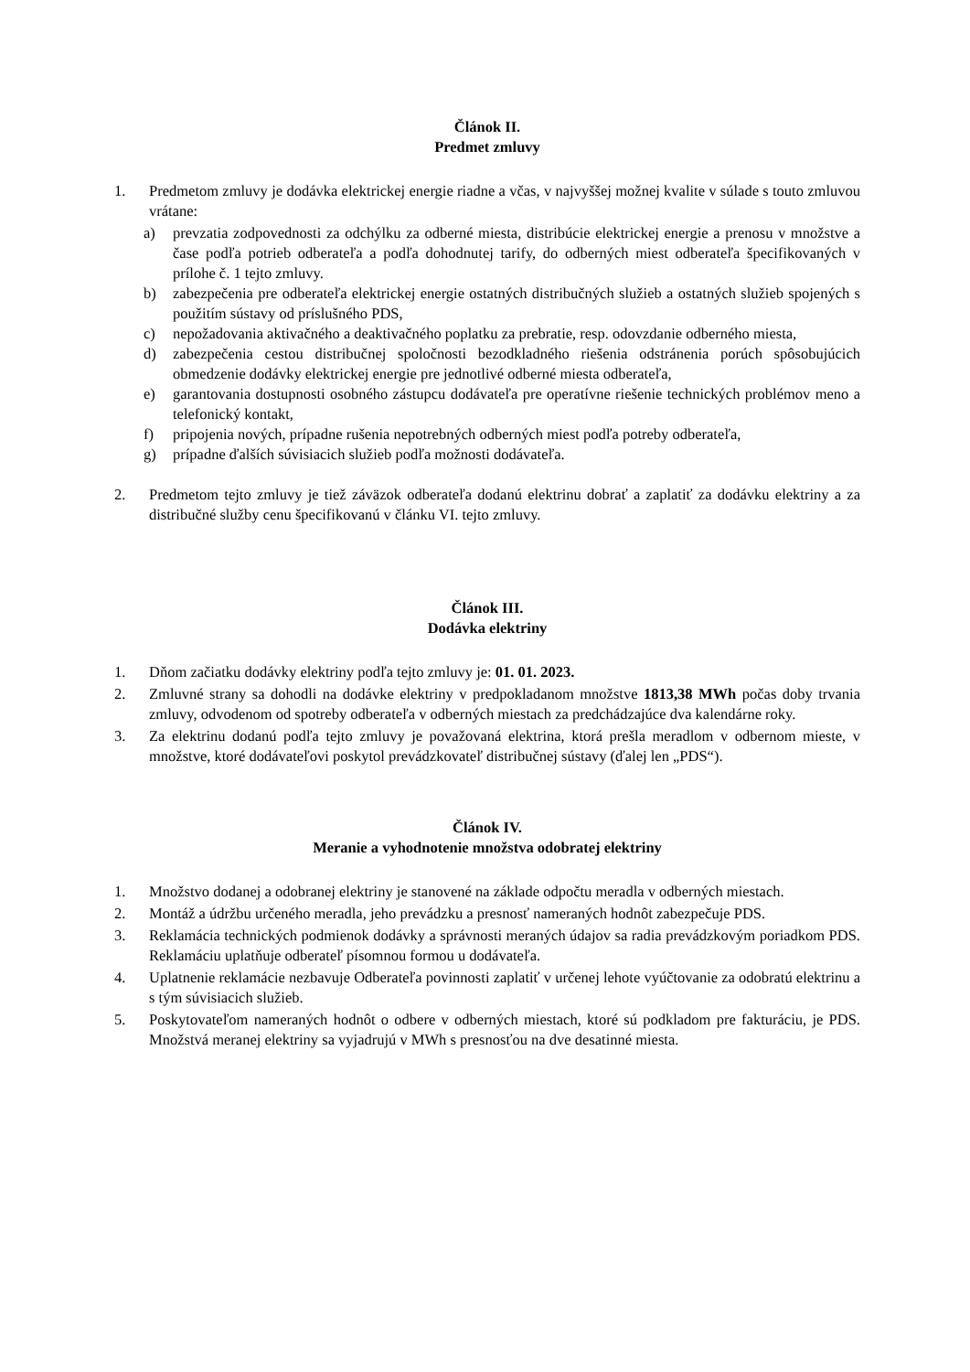Článok II.
Predmet zmluvy
1. Predmetom zmluvy je dodávka elektrickej energie riadne a včas, v najvyššej možnej kvalite v súlade s touto zmluvou vrátane:
a) prevzatia zodpovednosti za odchýlku za odberné miesta, distribúcie elektrickej energie a prenosu v množstve a čase podľa potrieb odberateľa a podľa dohodnutej tarify, do odberných miest odberateľa špecifikovaných v prílohe č. 1 tejto zmluvy.
b) zabezpečenia pre odberateľa elektrickej energie ostatných distribučných služieb a ostatných služieb spojených s použitím sústavy od príslušného PDS,
c) nepožadovania aktivačného a deaktivačného poplatku za prebratie, resp. odovzdanie odberného miesta,
d) zabezpečenia cestou distribučnej spoločnosti bezodkladného riešenia odstránenia porúch spôsobujúcich obmedzenie dodávky elektrickej energie pre jednotlivé odberné miesta odberateľa,
e) garantovania dostupnosti osobného zástupcu dodávateľa pre operatívne riešenie technických problémov meno a telefonický kontakt,
f) pripojenia nových, prípadne rušenia nepotrebných odberných miest podľa potreby odberateľa,
g) prípadne ďalších súvisiacich služieb podľa možnosti dodávateľa.
2. Predmetom tejto zmluvy je tiež záväzok odberateľa dodanú elektrinu dobrať a zaplatiť za dodávku elektriny a za distribučné služby cenu špecifikovanú v článku VI. tejto zmluvy.
Článok III.
Dodávka elektriny
1. Dňom začiatku dodávky elektriny podľa tejto zmluvy je: 01. 01. 2023.
2. Zmluvné strany sa dohodli na dodávke elektriny v predpokladanom množstve 1813,38 MWh počas doby trvania zmluvy, odvodenom od spotreby odberateľa v odberných miestach za predchádzajúce dva kalendárne roky.
3. Za elektrinu dodanú podľa tejto zmluvy je považovaná elektrina, ktorá prešla meradlom v odbernom mieste, v množstve, ktoré dodávateľovi poskytol prevádzkovateľ distribučnej sústavy (ďalej len „PDS“).
Článok IV.
Meranie a vyhodnotenie množstva odobratej elektriny
1. Množstvo dodanej a odobranej elektriny je stanovené na základe odpočtu meradla v odberných miestach.
2. Montáž a údržbu určeného meradla, jeho prevádzku a presnosť nameraných hodnôt zabezpečuje PDS.
3. Reklamácia technických podmienok dodávky a správnosti meraných údajov sa radia prevádzkovým poriadkom PDS. Reklamáciu uplatňuje odberateľ písomnou formou u dodávateľa.
4. Uplatnenie reklamácie nezbavuje Odberateľa povinnosti zaplatiť v určenej lehote vyúčtovanie za odobratú elektrinu a s tým súvisiacich služieb.
5. Poskytovateľom nameraných hodnôt o odbere v odberných miestach, ktoré sú podkladom pre fakturáciu, je PDS. Množstvá meranej elektriny sa vyjadrujú v MWh s presnosťou na dve desatinné miesta.